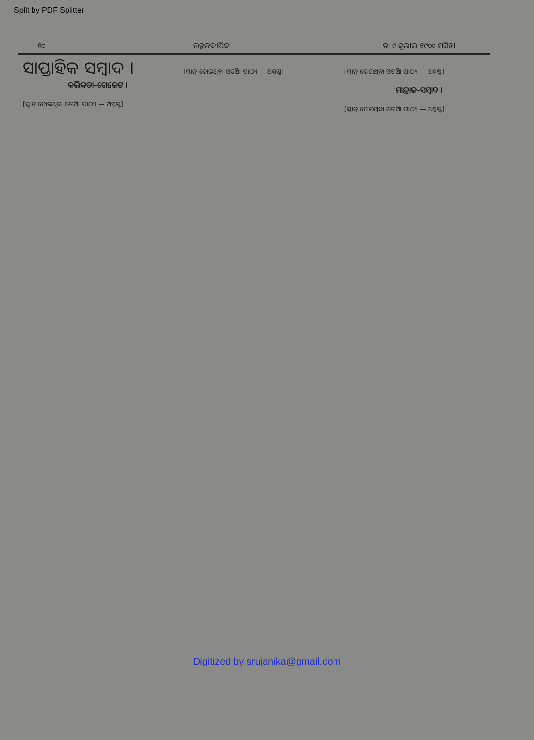Split by PDF Splitter
୫୦ ଉତ୍କଳଦୀପିକା । ତା ୯ ଜୁଲାଇ ୧୯୦୦ ମସିହା
ସାପ୍ତାହିକ ସମ୍ବାଦ ।
କଲିକତା-ଗେଜେଟ ।
[ସ୍କାନ୍ ହୋଇଥିବା ଓଡ଼ିଆ ପାଠ୍ୟ — ଅସ୍ପଷ୍ଟ]
[ସ୍କାନ୍ ହୋଇଥିବା ଓଡ଼ିଆ ପାଠ୍ୟ — ଅସ୍ପଷ୍ଟ]
[ସ୍କାନ୍ ହୋଇଥିବା ଓଡ଼ିଆ ପାଠ୍ୟ — ଅସ୍ପଷ୍ଟ]
ମାନ୍ଦ୍ରାଜ-ସମ୍ବାଦ ।
[ସ୍କାନ୍ ହୋଇଥିବା ଓଡ଼ିଆ ପାଠ୍ୟ — ଅସ୍ପଷ୍ଟ]
Digitized by srujanika@gmail.com